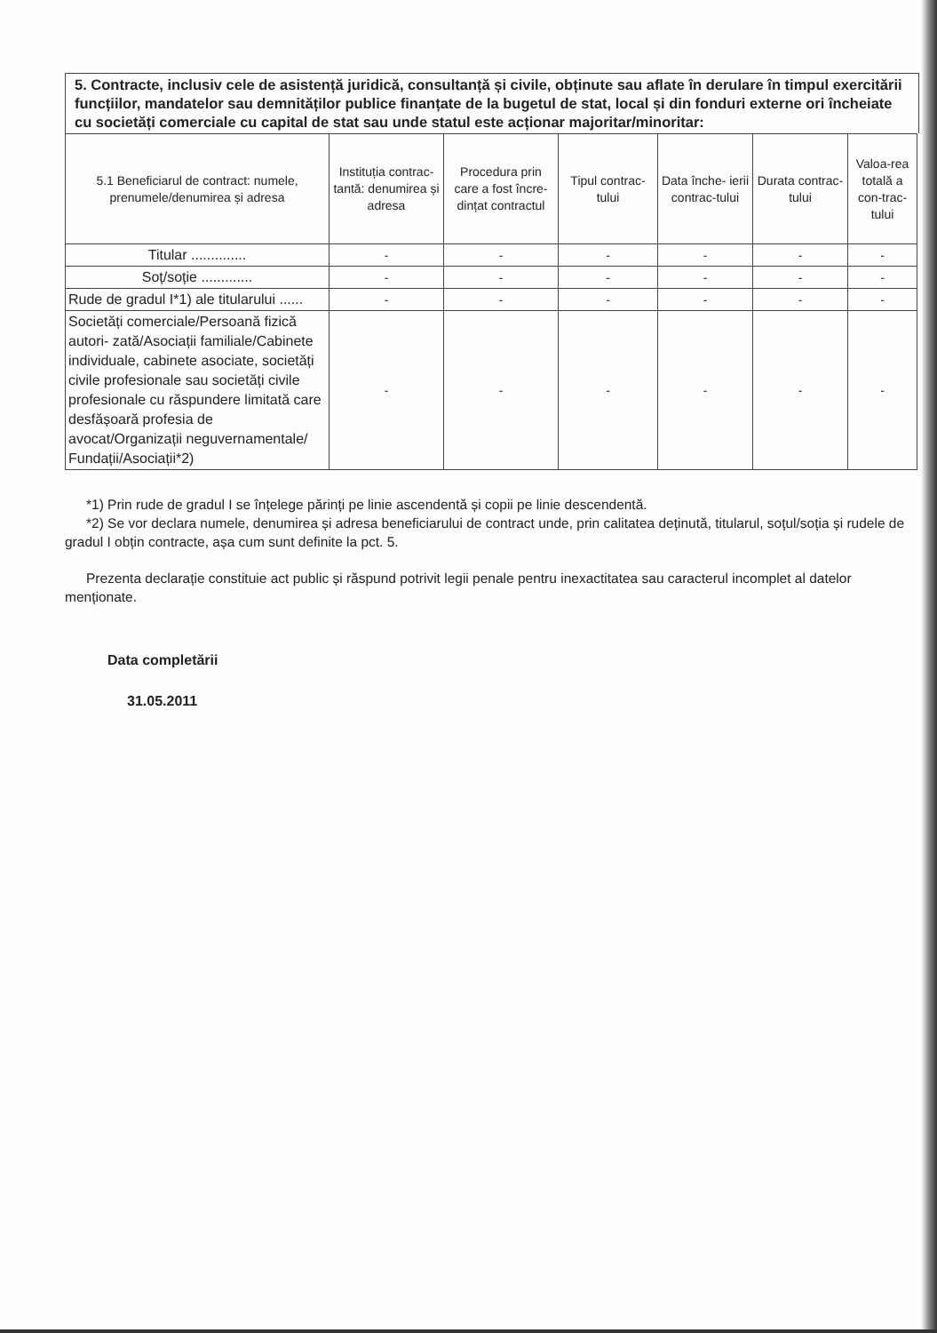5. Contracte, inclusiv cele de asistență juridică, consultanță și civile, obținute sau aflate în derulare în timpul exercitării funcțiilor, mandatelor sau demnităților publice finanțate de la bugetul de stat, local și din fonduri externe ori încheiate cu societăți comerciale cu capital de stat sau unde statul este acționar majoritar/minoritar:
| 5.1 Beneficiarul de contract: numele, prenumele/denumirea și adresa | Instituția contrac-tantă: denumirea și adresa | Procedura prin care a fost încre-dințat contractul | Tipul contrac-tului | Data înche- ierii contrac-tului | Durata contrac-tului | Valoa-rea totală a con-trac-tului |
| --- | --- | --- | --- | --- | --- | --- |
| Titular .............. | - | - | - | - | - | - |
| Soț/soție ............. | - | - | - | - | - | - |
| Rude de gradul I*1) ale titularului ...... | - | - | - | - | - | - |
| Societăți comerciale/Persoană fizică autori- zată/Asociații familiale/Cabinete individuale, cabinete asociate, societăți civile profesionale sau societăți civile profesionale cu răspundere limitată care desfășoară profesia de avocat/Organizații neguvernamentale/ Fundații/Asociații*2) | - | - | - | - | - | - |
*1) Prin rude de gradul I se înțelege părinți pe linie ascendentă și copii pe linie descendentă.
*2) Se vor declara numele, denumirea și adresa beneficiarului de contract unde, prin calitatea deținută, titularul, soțul/soția și rudele de gradul I obțin contracte, așa cum sunt definite la pct. 5.
Prezenta declarație constituie act public și răspund potrivit legii penale pentru inexactitatea sau caracterul incomplet al datelor menționate.
Data completării
31.05.2011